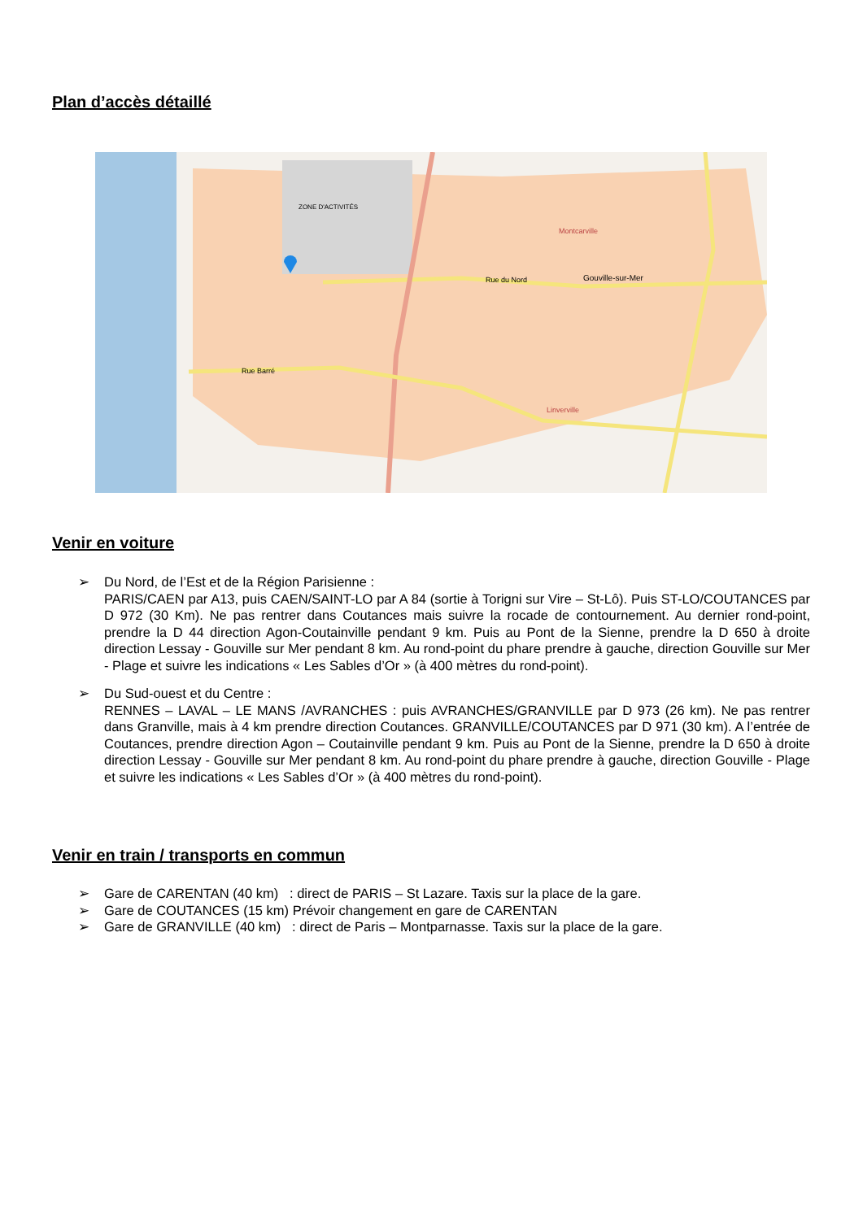Plan d’accès détaillé
Rue du Nord
Gouville-sur-Mer
Montcarville
Linverville
Rue Barré
ZONE D'ACTIVITÉS
Venir en voiture
➢ Du Nord, de l’Est et de la Région Parisienne :
PARIS/CAEN par A13, puis CAEN/SAINT-LO par A 84 (sortie à Torigni sur Vire – St-Lô). Puis ST-LO/COUTANCES par D 972 (30 Km). Ne pas rentrer dans Coutances mais suivre la rocade de contournement. Au dernier rond-point, prendre la D 44 direction Agon-Coutainville pendant 9 km. Puis au Pont de la Sienne, prendre la D 650 à droite direction Lessay - Gouville sur Mer pendant 8 km. Au rond-point du phare prendre à gauche, direction Gouville sur Mer - Plage et suivre les indications « Les Sables d’Or » (à 400 mètres du rond-point).
➢ Du Sud-ouest et du Centre :
RENNES – LAVAL – LE MANS /AVRANCHES : puis AVRANCHES/GRANVILLE par D 973 (26 km). Ne pas rentrer dans Granville, mais à 4 km prendre direction Coutances. GRANVILLE/COUTANCES par D 971 (30 km). A l’entrée de Coutances, prendre direction Agon – Coutainville pendant 9 km. Puis au Pont de la Sienne, prendre la D 650 à droite direction Lessay - Gouville sur Mer pendant 8 km. Au rond-point du phare prendre à gauche, direction Gouville - Plage et suivre les indications « Les Sables d’Or » (à 400 mètres du rond-point).
Venir en train / transports en commun
➢ Gare de CARENTAN (40 km) : direct de PARIS – St Lazare. Taxis sur la place de la gare.
➢ Gare de COUTANCES (15 km) Prévoir changement en gare de CARENTAN
➢ Gare de GRANVILLE (40 km) : direct de Paris – Montparnasse. Taxis sur la place de la gare.